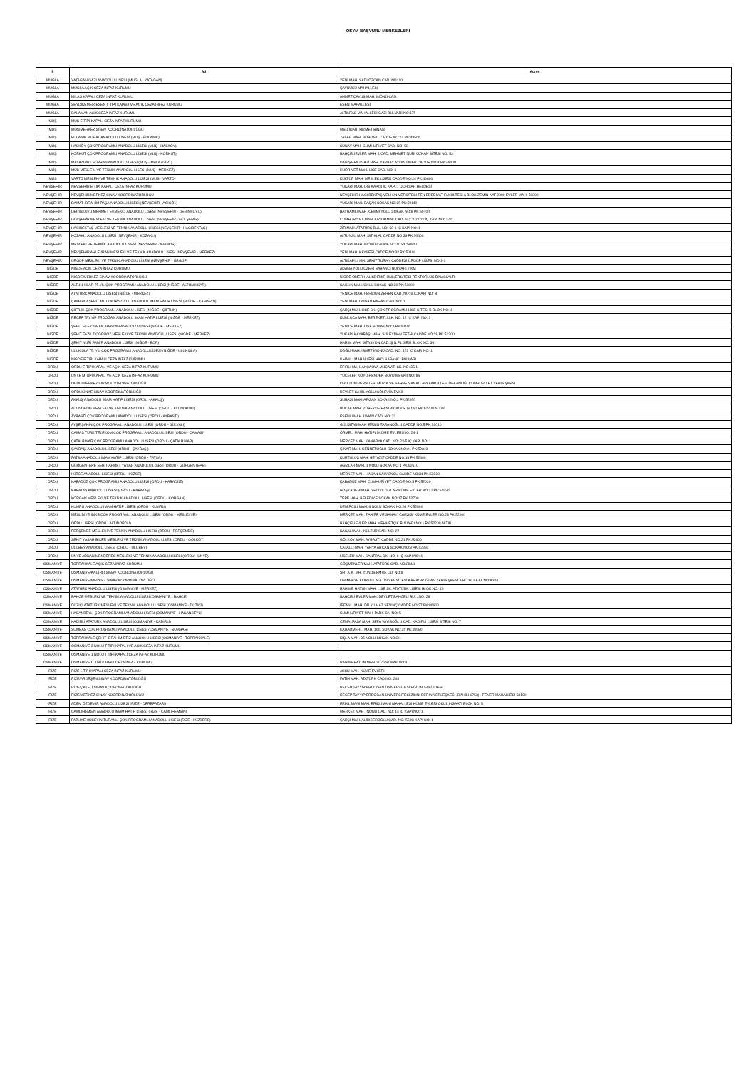ÖSYM BAŞVURU MERKEZLERİ
| İl | Ad | Adres |
| --- | --- | --- |
| MUĞLA | YATAĞAN GAZİ ANADOLU LİSESİ (MUĞLA - YATAĞAN) | YENİ MAH. SADİ ÖZCAN CAD. NO: 10 |
| MUĞLA | MUĞLA AÇIK CEZA İNFAZ KURUMU | ÇAYBÜKÜ MAHALLESİ |
| MUĞLA | MİLAS KAPALI CEZA İNFAZ KURUMU | AHMET ÇAVUŞ MAH. İNÖNÜ CAD. |
| MUĞLA | SEYDİKEMER-EŞEN T TİPİ KAPALI VE AÇIK CEZA İNFAZ KURUMU | EŞEN MAHALLESİ |
| MUĞLA | DALAMAN AÇIK CEZA İNFAZ KURUMU | ALTINTAS MAHALLESİ GAZİ BULVARI NO:175 |
| MUŞ | MUŞ E TİPİ KAPALI CEZA İNFAZ KURUMU | |
| MUŞ | MUŞ/MERKEZ SINAV KOORDİNATÖRLÜĞÜ | MŞÜ İDARİ HİZMET BİNASI |
| MUŞ | BULANIK MURAT ANADOLU LİSESİ (MUŞ - BULANIK) | ZAFER MAH. ROBOSKİ CADDE NO:24 PK:49500 |
| MUŞ | HASKÖY ÇOK PROGRAMLI ANADOLU LİSESİ (MUŞ - HASKÖY) | SUNAY MAH. CUMHURİYET CAD. NO: 58 |
| MUŞ | KORKUT ÇOK PROGRAMLI ANADOLU LİSESİ (MUŞ - KORKUT) | BAHÇELİEVLER MAH. 1 CAD. MEHMET NURİ ÖZKAN SİTESİ NO: 53 |
| MUŞ | MALAZGİRT SÜPHAN ANADOLU LİSESİ (MUŞ - MALAZGİRT) | DANIŞMENTGAZİ MAH. YARBAY AYDIN ÖNER CADDE NO:4 PK:49400 |
| MUŞ | MUŞ MESLEKİ VE TEKNİK ANADOLU LİSESİ (MUŞ - MERKEZ) | HÜRRİYET MAH. LİSE CAD. NO: 6 |
| MUŞ | VARTO MESLEKİ VE TEKNİK ANADOLU LİSESİ (MUŞ - VARTO) | KÜLTÜR MAH. MESLEK LİSESİ CADDE NO:24 PK:49600 |
| NEVŞEHİR | NEVŞEHİR E TİPİ KAPALI CEZA İNFAZ KURUMU | YUKARI MAH. DIŞ KAPI:4 İÇ KAPI:1 UÇHİSAR BELDESİ |
| NEVŞEHİR | NEVŞEHİR/MERKEZ SINAV KOORDİNATÖRLÜĞÜ | NEVŞEHİR HACI BEKTAŞ VELİ ÜNİVERSİTESİ FEN EDEBİYAT FAKÜLTESİ A BLOK ZEMİN KAT 2000 EVLER MAH. 50300 |
| NEVŞEHİR | DAMAT İBRAHİM PAŞA ANADOLU LİSESİ (NEVŞEHİR - ACIGÖL) | YUKARI MAH. BAŞAK SOKAK NO:25 PK:50140 |
| NEVŞEHİR | DERİNKUYU MEHMET EKMEKCİ ANADOLU LİSESİ (NEVŞEHİR - DERİNKUYU) | BAYRAMLI MAH. ÇEKMİ YOLU SOKAK NO:8 PK:50700 |
| NEVŞEHİR | GÜLŞEHİR MESLEKİ VE TEKNİK ANADOLU LİSESİ (NEVŞEHİR - GÜLŞEHİR) | CUMHURİYET MAH. KIZILIRMAK CAD. NO: 37/37/2 İÇ KAPI NO: 37/2 |
| NEVŞEHİR | HACIBEKTAŞ MESLEKİ VE TEKNİK ANADOLU LİSESİ (NEVŞEHİR - HACIBEKTAŞ) | ZİR MAH. ATATÜRK BUL. NO: 62-1 İÇ KAPI NO: 1 |
| NEVŞEHİR | KOZAKLI ANADOLU LİSESİ (NEVŞEHİR - KOZAKLI) | ALTUNSU MAH. İSTİKLAL CADDE NO:36 PK:50600 |
| NEVŞEHİR | MESLEKİ VE TEKNİK ANADOLU LİSESİ (NEVŞEHİR - AVANOS) | YUKARI MAH. İNÖNÜ CADDE NO:10 PK:50500 |
| NEVŞEHİR | NEVŞEHİR AHİ EVRAN MESLEKİ VE TEKNİK ANADOLU LİSESİ (NEVŞEHİR - MERKEZ) | YENİ MAH. KAYSERİ CADDE NO:32 PK:50100 |
| NEVŞEHİR | ÜRGÜP MESLEKİ VE TEKNİK ANADOLU LİSESİ (NEVŞEHİR - ÜRGÜP) | ALTIKAPILI MH. ŞEHİT TURAN CADDESİ ÜRGÜP LİSESİ NO:1-1 |
| NİĞDE | NİĞDE AÇIK CEZA İNFAZ KURUMU | ADANA YOLU ÜZERİ SABANCI BULVARI 7 KM |
| NİĞDE | NİĞDE/MERKEZ SINAV KOORDİNATÖRLÜĞÜ | NİĞDE ÖMER HALİSDEMİR ÜNİVERSİTESİ REKTÖRLÜK BİNASI ALTI |
| NİĞDE | ALTUNHİSAR 75.YIL ÇOK PROGRAMLI ANADOLU LİSESİ (NİĞDE - ALTUNHİSAR) | SAĞLIK MAH. OKUL SOKAK NO:30 PK:51600 |
| NİĞDE | ATATÜRK ANADOLU LİSESİ (NİĞDE - MERKEZ) | YENİCE MAH. FERİDUN ZEREN CAD. NO: 6 İÇ KAPI NO: B |
| NİĞDE | ÇAMARDI ŞEHİT MUTTALİP SOYLU ANADOLU İMAM HATİP LİSESİ (NİĞDE - ÇAMARDI) | YENİ MAH. DOĞAN BARAN CAD. NO: 1 |
| NİĞDE | ÇİFTLİK ÇOK PROGRAMLI ANADOLU LİSESİ (NİĞDE - ÇİFTLİK) | ÇARŞI MAH. LİSE SK. ÇOK PROĞRAMLI LİSE SİTESİ B BLOK NO: 4 |
| NİĞDE | RECEP TAYYİP ERDOĞAN ANADOLU İMAM HATİP LİSESİ (NİĞDE - MERKEZ) | KUMLUCA MAH. BEREKETLİ SK. NO: 12 İÇ KAPI NO: 1 |
| NİĞDE | ŞEHİT EFE OSMAN APAYDIN ANADOLU LİSESİ (NİĞDE - MERKEZ) | YENİCE MAH. LİSE SOKAK NO:1 PK:51100 |
| NİĞDE | ŞEHİT FAZIL DOĞRUÖZ MESLEKİ VE TEKNİK ANADOLU LİSESİ (NİĞDE - MERKEZ) | YUKARI KAYABAŞI MAH. SÜLEYMAN FETHİ CADDE NO:28 PK:51200 |
| NİĞDE | ŞEHİT NURİ PAMİR ANADOLU LİSESİ (NİĞDE - BOR) | HARIM MAH. İSTASYON CAD. Ş.N.P.LİSESİ BLOK NO: 36 |
| NİĞDE | ULUKIŞLA 75. YIL ÇOK PROGRAMLI ANADOLU LİSESİ (NİĞDE - ULUKIŞLA) | DOĞU MAH. İSMET İNÖNÜ CAD. NO: 123 İÇ KAPI NO: 1 |
| NİĞDE | NİĞDE E TİPİ KAPALI CEZA İNFAZ KURUMU | İLHANLI MAHALLESİ HACI SABANCI BULVARI |
| ORDU | ORDU E TİPİ KAPALI VE AÇIK CEZA İNFAZ KURUMU | EFİRLİ MAH. AKÇAOVA MÜCAVİR SK. NO: 35/1 |
| ORDU | ÜNYE M TİPİ KAPALI VE AÇIK CEZA İNFAZ KURUMU | YÜCELER KÖYÜ HENDEK SUYU MEVKİİ NO: 85 |
| ORDU | ORDU/MERKEZ SINAV KOORDİNATÖRLÜĞÜ | ORDU ÜNİVERSİTESİ MÜZİK VE SAHNE SANATLARI FAKÜLTESİ DEKANLIĞI CUMHURİYET YERLEŞKESİ |
| ORDU | ORDU/ÜNYE SINAV KOORDİNATÖRLÜĞÜ | DEVLET SAHİL YOLU GÖLEVİ MEVKİİ |
| ORDU | AKKUŞ ANADOLU İMAM HATİP LİSESİ (ORDU - AKKUŞ) | SUBAŞI MAH. ARGAN SOKAK NO:2 PK:52950 |
| ORDU | ALTINORDU MESLEKİ VE TEKNİK ANADOLU LİSESİ (ORDU - ALTINORDU) | BUCAK MAH. ZÜBEYDE HANIM CADDE NO:52 PK:52200 ALTIN |
| ORDU | AYBASTI ÇOK PROGRAMLI ANADOLU LİSESİ (ORDU - AYBASTI) | ESENLİ MAH. İLHAN CAD. NO: 23 |
| ORDU | AYŞE ŞAHİN ÇOK PROGRAMLI ANADOLU LİSESİ (ORDU - GÜLYALI) | GÜLİSTAN MAH. ERSİN TARANOĞLU CADDE NO:5 PK:52010 |
| ORDU | ÇAMAŞ TÜRK TELEKOM ÇOK PROGRAMLI ANADOLU LİSESİ (ORDU - ÇAMAŞ) | ÖRMELİ MAH. HATİPLİ KÜME EVLERİ NO: 24-1 |
| ORDU | ÇATALPINAR ÇOK PROGRAMLI ANADOLU LİSESİ (ORDU - ÇATALPINAR) | MERKEZ MAH. KANARYA CAD. NO: 23-5 İÇ KAPI NO: 1 |
| ORDU | ÇAYBAŞI ANADOLU LİSESİ (ORDU - ÇAYBAŞI) | ÇINAR MAH. CENNETOĞLU SOKAK NO:21 PK:52310 |
| ORDU | FATSA ANADOLU İMAM HATİP LİSESİ (ORDU - FATSA) | KURTULUŞ MAH. BEYAZIT CADDE NO:16 PK:52400 |
| ORDU | GÜRGENTEPE ŞEHİT AHMET YAŞAR ANADOLU LİSESİ (ORDU - GÜRGENTEPE) | AĞIZLAR MAH. 1 NOLU SOKAK NO:1 PK:52610 |
| ORDU | İKİZCE ANADOLU LİSESİ (ORDU - İKİZCE) | MERKEZ MAH. HASAN KALYONCU CADDE NO:34 PK:52320 |
| ORDU | KABADÜZ ÇOK PROGRAMLI ANADOLU LİSESİ (ORDU - KABADÜZ) | KABADÜZ MAH. CUMHURİYET CADDE NO:5 PK:52020 |
| ORDU | KABATAŞ ANADOLU LİSESİ (ORDU - KABATAŞ) | HOŞKADEM MAH. YEDİYILDIZLAR KÜME EVLER NO:27 PK:52520 |
| ORDU | KORGAN MESLEKİ VE TEKNİK ANADOLU LİSESİ (ORDU - KORGAN) | TEPE MAH. BELEDİYE SOKAK NO:17 PK:52700 |
| ORDU | KUMRU ANADOLU İMAM HATİP LİSESİ (ORDU - KUMRU) | DEMİRCİLİ MAH. 6.NOLU SOKAK NO:26 PK:52800 |
| ORDU | MESUDİYE İMKB ÇOK PROGRAMLI ANADOLU LİSESİ (ORDU - MESUDİYE) | MERKEZ MAH. ZAHİRE VE SANAYİ ÇARŞISI KÜME EVLER NO:23 PK:52900 |
| ORDU | ORDU LİSESİ (ORDU - ALTINORDU) | BAHÇELİEVLER MAH. MEHMETÇİK BULVARI NO:1 PK:52200 ALTIN |
| ORDU | PERŞEMBE MESLEKİ VE TEKNİK ANADOLU LİSESİ (ORDU - PERŞEMBE) | KACALI MAH. KÜLTÜR CAD. NO: 22 |
| ORDU | ŞEHİT YAŞAR BİÇER MESLEKİ VE TEKNİK ANADOLU LİSESİ (ORDU - GÖLKÖY) | GÖLKÖY MAH. AYBASTI CADDE NO:21 PK:52600 |
| ORDU | ULUBEY ANADOLU LİSESİ (ORDU - ULUBEY) | ÇATALLI MAH. YAHYA ARCAN SOKAK NO:3 PK:52850 |
| ORDU | ÜNYE ADNAN MENDERES MESLEKİ VE TEKNİK ANADOLU LİSESİ (ORDU - ÜNYE) | LİSELER MAH. SANTRAL SK. NO: 6 İÇ KAPI NO: 1 |
| OSMANİYE | TOPRAKKALE AÇIK CEZA İNFAZ KURUMU | GÖÇMENLER MAH. ATATÜRK CAD. NO:294/1 |
| OSMANİYE | OSMANİYE/KADİRLİ SINAV KOORDİNATÖRLÜĞÜ | ŞHT.K.K. MH. YUNUS EMRE CD. NO:8 |
| OSMANİYE | OSMANİYE/MERKEZ SINAV KOORDİNATÖRLÜĞÜ | OSMANİYE KORKUT ATA ÜNİVERSİTESİ KARACAOĞLAN YERLEŞKESİ A BLOK 3.KAT NO:A304 |
| OSMANİYE | ATATÜRK ANADOLU LİSESİ (OSMANİYE - MERKEZ) | RAHİME HATUN MAH. LİSE SK. ATATÜRK LİSESİ BLOK NO: 19 |
| OSMANİYE | BAHÇE MESLEKİ VE TEKNİK ANADOLU LİSESİ (OSMANİYE - BAHÇE) | BAHÇELİ EVLER MAH. DEVLET BAHÇELİ BUL. NO: 28 |
| OSMANİYE | DÜZİÇİ ATATÜRK MESLEKİ VE TEKNİK ANADOLU LİSESİ (OSMANİYE - DÜZİÇİ) | İRFANLI MAH. DR.YILMAZ SEVİNÇ CADDE NO:27 PK:80600 |
| OSMANİYE | HASANBEYLİ ÇOK PROGRAMLI ANADOLU LİSESİ (OSMANİYE - HASANBEYLİ) | CUMHURİYET MAH. PARK SK. NO: 5 |
| OSMANİYE | KADİRLİ ATATÜRK ANADOLU LİSESİ (OSMANİYE - KADİRLİ) | CEMALPAŞA MAH. SEFA VAYİSOĞLU CAD. KADİRLİ LİSESİ SİTESİ NO: 7 |
| OSMANİYE | SUMBAS ÇOK PROGRAMLI ANADOLU LİSESİ (OSMANİYE - SUMBAS) | KARAÖMERLİ MAH. 100. SOKAK NO:25 PK:80580 |
| OSMANİYE | TOPRAKKALE ŞEHİT İBRAHİM ETİZ ANADOLU LİSESİ (OSMANİYE - TOPRAKKALE) | KIŞLA MAH. 35 NOLU SOKAK NO:3/1 |
| OSMANİYE | OSMANİYE 2 NOLU T TİPİ KAPALI VE AÇIK CEZA İNFAZ KURUMU | |
| OSMANİYE | OSMANİYE 1 NOLU T TİPİ KAPALI CEZA İNFAZ KURUMU | |
| OSMANİYE | OSMANİYE C TİPİ KAPALI CEZA İNFAZ KURUMU | RAHİMEHATUN MAH. 9076 SOKAK NO:3 |
| RİZE | RİZE L TİPİ KAPALI CEZA İNFAZ KURUMU | AKSU MAH. KÜME EVLERİ |
| RİZE | RİZE/ARDEŞEN SINAV KOORDİNATÖRLÜĞÜ | FATİH MAH. ATATÜRK CAD.NO: 244 |
| RİZE | RİZE/ÇAYELİ SINAV KOORDİNATÖRLÜĞÜ | RECEP TAYYİP ERDOĞAN ÜNİVERSİTESİ EĞİTİM FAKÜLTESİ |
| RİZE | RİZE/MERKEZ SINAV KOORDİNATÖRLÜĞÜ | RECEP TAYYİP ERDOĞAN ÜNİVERSİTESİ ZİHNİ DERİN YERLEŞKESİ (DAHİLİ 1753) - FENER MAHALLESİ 53100 |
| RİZE | ADEM ÖZDEMİR ANADOLU LİSESİ (RİZE - DEREPAZARI) | ERİKLİMANI MAH. ERİKLİMANI MAHALLESİ KÜME EVLERİ OKUL İNŞAATI BLOK NO: 5 |
| RİZE | ÇAMLIHEMŞİN ANADOLU İMAM HATİP LİSESİ (RİZE - ÇAMLIHEMŞİN) | MERKEZ MAH. İNÖNÜ CAD. NO: 14 İÇ KAPI NO: 1 |
| RİZE | FAZLIYE HÜSEYİN TURANLI ÇOK PROGRAMLI ANADOLU LİSESİ (RİZE - İKİZDERE) | ÇARŞI MAH. ALİBİBEROĞLU CAD. NO: 55 İÇ KAPI NO: 1 |